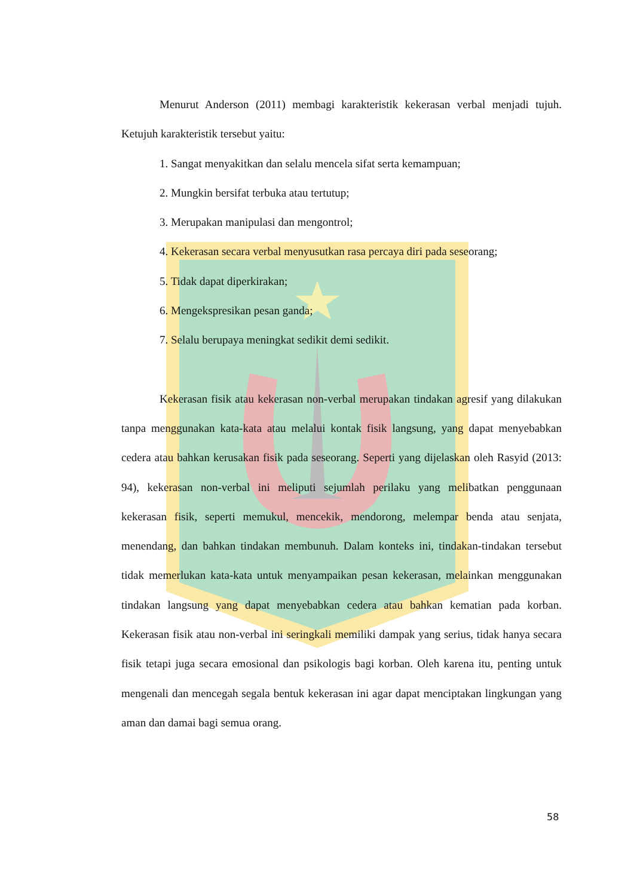Menurut Anderson (2011) membagi karakteristik kekerasan verbal menjadi tujuh. Ketujuh karakteristik tersebut yaitu:
1. Sangat menyakitkan dan selalu mencela sifat serta kemampuan;
2. Mungkin bersifat terbuka atau tertutup;
3. Merupakan manipulasi dan mengontrol;
4. Kekerasan secara verbal menyusutkan rasa percaya diri pada seseorang;
5. Tidak dapat diperkirakan;
6. Mengekspresikan pesan ganda;
7. Selalu berupaya meningkat sedikit demi sedikit.
Kekerasan fisik atau kekerasan non-verbal merupakan tindakan agresif yang dilakukan tanpa menggunakan kata-kata atau melalui kontak fisik langsung, yang dapat menyebabkan cedera atau bahkan kerusakan fisik pada seseorang. Seperti yang dijelaskan oleh Rasyid (2013: 94), kekerasan non-verbal ini meliputi sejumlah perilaku yang melibatkan penggunaan kekerasan fisik, seperti memukul, mencekik, mendorong, melempar benda atau senjata, menendang, dan bahkan tindakan membunuh. Dalam konteks ini, tindakan-tindakan tersebut tidak memerlukan kata-kata untuk menyampaikan pesan kekerasan, melainkan menggunakan tindakan langsung yang dapat menyebabkan cedera atau bahkan kematian pada korban. Kekerasan fisik atau non-verbal ini seringkali memiliki dampak yang serius, tidak hanya secara fisik tetapi juga secara emosional dan psikologis bagi korban. Oleh karena itu, penting untuk mengenali dan mencegah segala bentuk kekerasan ini agar dapat menciptakan lingkungan yang aman dan damai bagi semua orang.
58